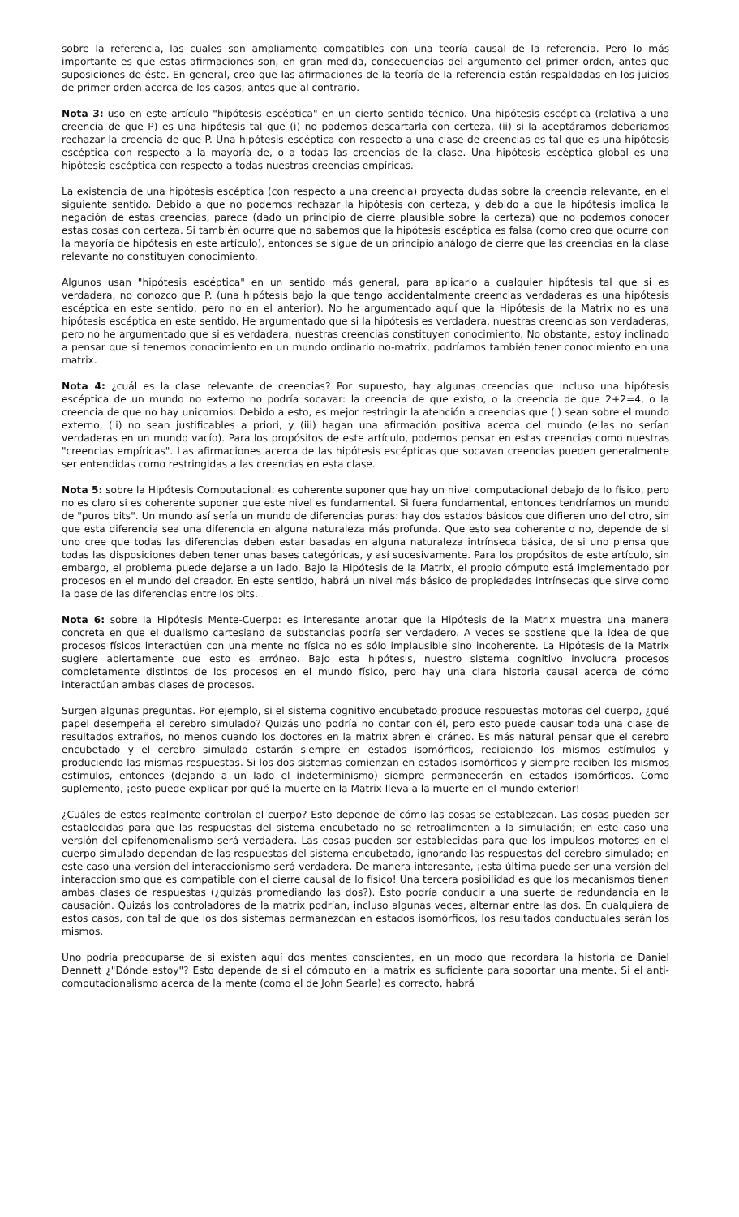sobre la referencia, las cuales son ampliamente compatibles con una teoría causal de la referencia. Pero lo más importante es que estas afirmaciones son, en gran medida, consecuencias del argumento del primer orden, antes que suposiciones de éste. En general, creo que las afirmaciones de la teoría de la referencia están respaldadas en los juicios de primer orden acerca de los casos, antes que al contrario.
Nota 3: uso en este artículo "hipótesis escéptica" en un cierto sentido técnico. Una hipótesis escéptica (relativa a una creencia de que P) es una hipótesis tal que (i) no podemos descartarla con certeza, (ii) si la aceptáramos deberíamos rechazar la creencia de que P. Una hipótesis escéptica con respecto a una clase de creencias es tal que es una hipótesis escéptica con respecto a la mayoría de, o a todas las creencias de la clase. Una hipótesis escéptica global es una hipótesis escéptica con respecto a todas nuestras creencias empíricas.
La existencia de una hipótesis escéptica (con respecto a una creencia) proyecta dudas sobre la creencia relevante, en el siguiente sentido. Debido a que no podemos rechazar la hipótesis con certeza, y debido a que la hipótesis implica la negación de estas creencias, parece (dado un principio de cierre plausible sobre la certeza) que no podemos conocer estas cosas con certeza. Si también ocurre que no sabemos que la hipótesis escéptica es falsa (como creo que ocurre con la mayoría de hipótesis en este artículo), entonces se sigue de un principio análogo de cierre que las creencias en la clase relevante no constituyen conocimiento.
Algunos usan "hipótesis escéptica" en un sentido más general, para aplicarlo a cualquier hipótesis tal que si es verdadera, no conozco que P. (una hipótesis bajo la que tengo accidentalmente creencias verdaderas es una hipótesis escéptica en este sentido, pero no en el anterior). No he argumentado aquí que la Hipótesis de la Matrix no es una hipótesis escéptica en este sentido. He argumentado que si la hipótesis es verdadera, nuestras creencias son verdaderas, pero no he argumentado que si es verdadera, nuestras creencias constituyen conocimiento. No obstante, estoy inclinado a pensar que si tenemos conocimiento en un mundo ordinario no-matrix, podríamos también tener conocimiento en una matrix.
Nota 4: ¿cuál es la clase relevante de creencias? Por supuesto, hay algunas creencias que incluso una hipótesis escéptica de un mundo no externo no podría socavar: la creencia de que existo, o la creencia de que 2+2=4, o la creencia de que no hay unicornios. Debido a esto, es mejor restringir la atención a creencias que (i) sean sobre el mundo externo, (ii) no sean justificables a priori, y (iii) hagan una afirmación positiva acerca del mundo (ellas no serían verdaderas en un mundo vacío). Para los propósitos de este artículo, podemos pensar en estas creencias como nuestras "creencias empíricas". Las afirmaciones acerca de las hipótesis escépticas que socavan creencias pueden generalmente ser entendidas como restringidas a las creencias en esta clase.
Nota 5: sobre la Hipótesis Computacional: es coherente suponer que hay un nivel computacional debajo de lo físico, pero no es claro si es coherente suponer que este nivel es fundamental. Si fuera fundamental, entonces tendríamos un mundo de "puros bits". Un mundo así sería un mundo de diferencias puras: hay dos estados básicos que difieren uno del otro, sin que esta diferencia sea una diferencia en alguna naturaleza más profunda. Que esto sea coherente o no, depende de si uno cree que todas las diferencias deben estar basadas en alguna naturaleza intrínseca básica, de si uno piensa que todas las disposiciones deben tener unas bases categóricas, y así sucesivamente. Para los propósitos de este artículo, sin embargo, el problema puede dejarse a un lado. Bajo la Hipótesis de la Matrix, el propio cómputo está implementado por procesos en el mundo del creador. En este sentido, habrá un nivel más básico de propiedades intrínsecas que sirve como la base de las diferencias entre los bits.
Nota 6: sobre la Hipótesis Mente-Cuerpo: es interesante anotar que la Hipótesis de la Matrix muestra una manera concreta en que el dualismo cartesiano de substancias podría ser verdadero. A veces se sostiene que la idea de que procesos físicos interactúen con una mente no física no es sólo implausible sino incoherente. La Hipótesis de la Matrix sugiere abiertamente que esto es erróneo. Bajo esta hipótesis, nuestro sistema cognitivo involucra procesos completamente distintos de los procesos en el mundo físico, pero hay una clara historia causal acerca de cómo interactúan ambas clases de procesos.
Surgen algunas preguntas. Por ejemplo, si el sistema cognitivo encubetado produce respuestas motoras del cuerpo, ¿qué papel desempeña el cerebro simulado? Quizás uno podría no contar con él, pero esto puede causar toda una clase de resultados extraños, no menos cuando los doctores en la matrix abren el cráneo. Es más natural pensar que el cerebro encubetado y el cerebro simulado estarán siempre en estados isomórficos, recibiendo los mismos estímulos y produciendo las mismas respuestas. Si los dos sistemas comienzan en estados isomórficos y siempre reciben los mismos estímulos, entonces (dejando a un lado el indeterminismo) siempre permanecerán en estados isomórficos. Como suplemento, ¡esto puede explicar por qué la muerte en la Matrix lleva a la muerte en el mundo exterior!
¿Cuáles de estos realmente controlan el cuerpo? Esto depende de cómo las cosas se establezcan. Las cosas pueden ser establecidas para que las respuestas del sistema encubetado no se retroalimenten a la simulación; en este caso una versión del epifenomenalismo será verdadera. Las cosas pueden ser establecidas para que los impulsos motores en el cuerpo simulado dependan de las respuestas del sistema encubetado, ignorando las respuestas del cerebro simulado; en este caso una versión del interaccionismo será verdadera. De manera interesante, ¡esta última puede ser una versión del interaccionismo que es compatible con el cierre causal de lo físico! Una tercera posibilidad es que los mecanismos tienen ambas clases de respuestas (¿quizás promediando las dos?). Esto podría conducir a una suerte de redundancia en la causación. Quizás los controladores de la matrix podrían, incluso algunas veces, alternar entre las dos. En cualquiera de estos casos, con tal de que los dos sistemas permanezcan en estados isomórficos, los resultados conductuales serán los mismos.
Uno podría preocuparse de si existen aquí dos mentes conscientes, en un modo que recordara la historia de Daniel Dennett ¿"Dónde estoy"? Esto depende de si el cómputo en la matrix es suficiente para soportar una mente. Si el anti-computacionalismo acerca de la mente (como el de John Searle) es correcto, habrá